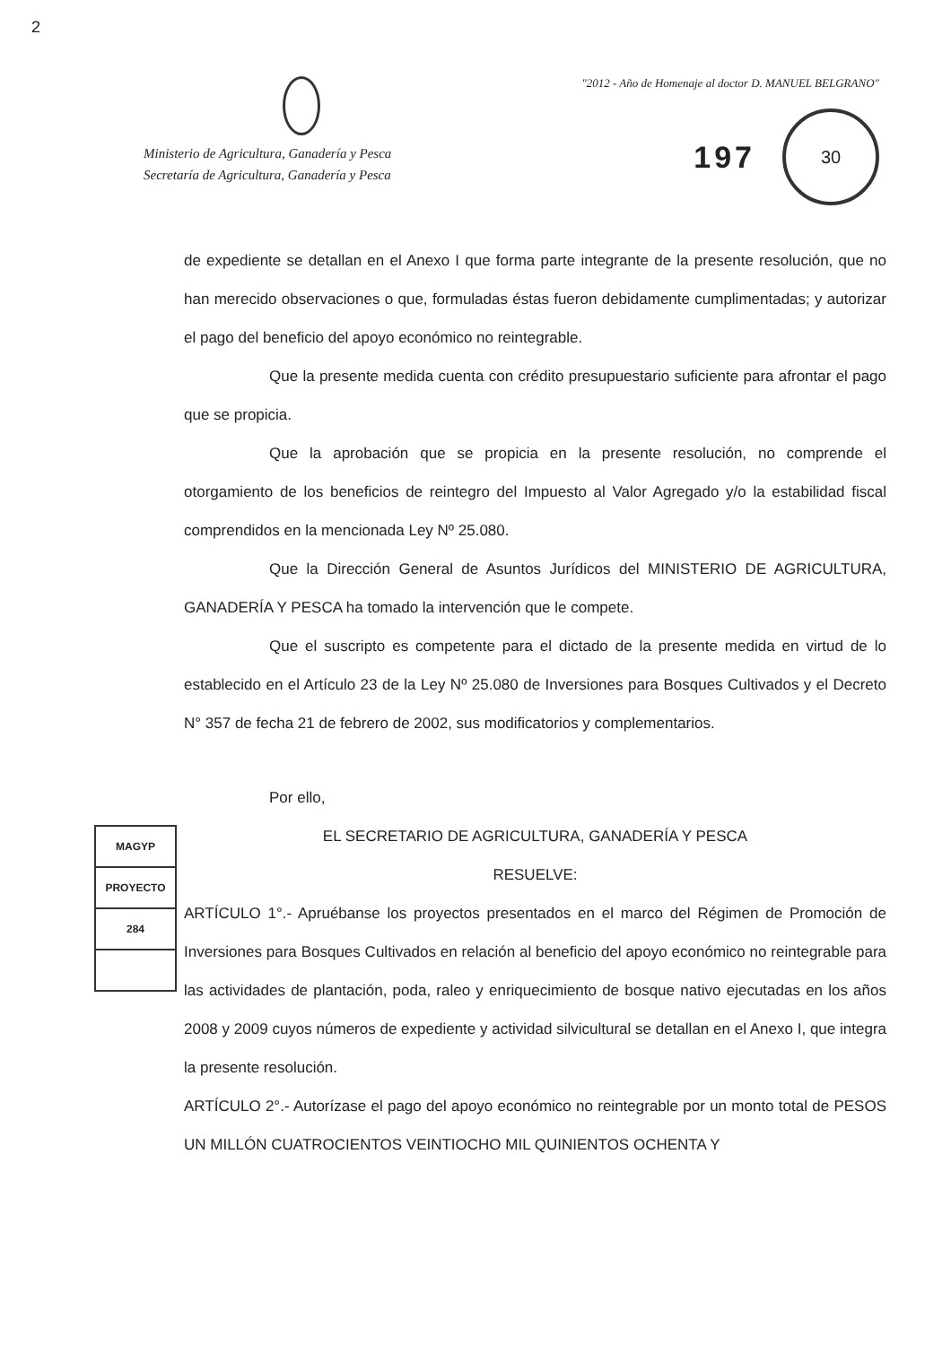2
Ministerio de Agricultura, Ganadería y Pesca
Secretaría de Agricultura, Ganadería y Pesca
"2012 - Año de Homenaje al doctor D. MANUEL BELGRANO"
197
30
de expediente se detallan en el Anexo I que forma parte integrante de la presente resolución, que no han merecido observaciones o que, formuladas éstas fueron debidamente cumplimentadas; y autorizar el pago del beneficio del apoyo económico no reintegrable.
Que la presente medida cuenta con crédito presupuestario suficiente para afrontar el pago que se propicia.
Que la aprobación que se propicia en la presente resolución, no comprende el otorgamiento de los beneficios de reintegro del Impuesto al Valor Agregado y/o la estabilidad fiscal comprendidos en la mencionada Ley Nº 25.080.
Que la Dirección General de Asuntos Jurídicos del MINISTERIO DE AGRICULTURA, GANADERÍA Y PESCA ha tomado la intervención que le compete.
Que el suscripto es competente para el dictado de la presente medida en virtud de lo establecido en el Artículo 23 de la Ley Nº 25.080 de Inversiones para Bosques Cultivados y el Decreto N° 357 de fecha 21 de febrero de 2002, sus modificatorios y complementarios.
Por ello,
EL SECRETARIO DE AGRICULTURA, GANADERÍA Y PESCA
RESUELVE:
ARTÍCULO 1°.- Apruébanse los proyectos presentados en el marco del Régimen de Promoción de Inversiones para Bosques Cultivados en relación al beneficio del apoyo económico no reintegrable para las actividades de plantación, poda, raleo y enriquecimiento de bosque nativo ejecutadas en los años 2008 y 2009 cuyos números de expediente y actividad silvicultural se detallan en el Anexo I, que integra la presente resolución.
ARTÍCULO 2°.- Autorízase el pago del apoyo económico no reintegrable por un monto total de PESOS UN MILLÓN CUATROCIENTOS VEINTIOCHO MIL QUINIENTOS OCHENTA Y
MAGYP
PROYECTO
284